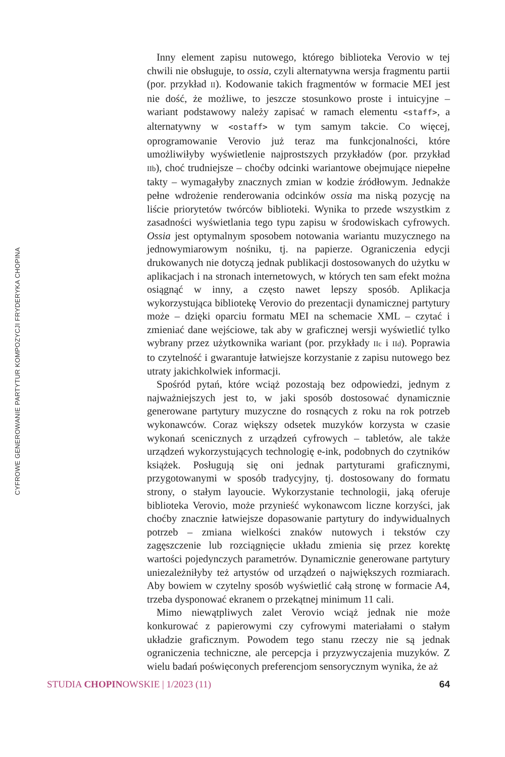CYFROWE GENEROWANIE PARTYTUR KOMPOZYCJI FRYDERYKA CHOPINA
Inny element zapisu nutowego, którego biblioteka Verovio w tej chwili nie obsługuje, to ossia, czyli alternatywna wersja fragmentu partii (por. przykład II). Kodowanie takich fragmentów w formacie MEI jest nie dość, że możliwe, to jeszcze stosunkowo proste i intuicyjne – wariant podstawowy należy zapisać w ramach elementu <staff>, a alternatywny w <ostaff> w tym samym takcie. Co więcej, oprogramowanie Verovio już teraz ma funkcjonalności, które umożliwiłyby wyświetlenie najprostszych przykładów (por. przykład IIb), choć trudniejsze – choćby odcinki wariantowe obejmujące niepełne takty – wymagałyby znacznych zmian w kodzie źródłowym. Jednakże pełne wdrożenie renderowania odcinków ossia ma niską pozycję na liście priorytetów twórców biblioteki. Wynika to przede wszystkim z zasadności wyświetlania tego typu zapisu w środowiskach cyfrowych. Ossia jest optymalnym sposobem notowania wariantu muzycznego na jednowymiarowym nośniku, tj. na papierze. Ograniczenia edycji drukowanych nie dotyczą jednak publikacji dostosowanych do użytku w aplikacjach i na stronach internetowych, w których ten sam efekt można osiągnąć w inny, a często nawet lepszy sposób. Aplikacja wykorzystująca bibliotekę Verovio do prezentacji dynamicznej partytury może – dzięki oparciu formatu MEI na schemacie XML – czytać i zmieniać dane wejściowe, tak aby w graficznej wersji wyświetlić tylko wybrany przez użytkownika wariant (por. przykłady IIc i IId). Poprawia to czytelność i gwarantuje łatwiejsze korzystanie z zapisu nutowego bez utraty jakichkolwiek informacji.
Spośród pytań, które wciąż pozostają bez odpowiedzi, jednym z najważniejszych jest to, w jaki sposób dostosować dynamicznie generowane partytury muzyczne do rosnących z roku na rok potrzeb wykonawców. Coraz większy odsetek muzyków korzysta w czasie wykonań scenicznych z urządzeń cyfrowych – tabletów, ale także urządzeń wykorzystujących technologię e-ink, podobnych do czytników książek. Posługują się oni jednak partyturami graficznymi, przygotowanymi w sposób tradycyjny, tj. dostosowany do formatu strony, o stałym layoucie. Wykorzystanie technologii, jaką oferuje biblioteka Verovio, może przynieść wykonawcom liczne korzyści, jak choćby znacznie łatwiejsze dopasowanie partytury do indywidualnych potrzeb – zmiana wielkości znaków nutowych i tekstów czy zagęszczenie lub rozciągnięcie układu zmienia się przez korektę wartości pojedynczych parametrów. Dynamicznie generowane partytury uniezależniłyby też artystów od urządzeń o największych rozmiarach. Aby bowiem w czytelny sposób wyświetlić całą stronę w formacie A4, trzeba dysponować ekranem o przekątnej minimum 11 cali.
Mimo niewątpliwych zalet Verovio wciąż jednak nie może konkurować z papierowymi czy cyfrowymi materiałami o stałym układzie graficznym. Powodem tego stanu rzeczy nie są jednak ograniczenia techniczne, ale percepcja i przyzwyczajenia muzyków. Z wielu badań poświęconych preferencjom sensorycznym wynika, że aż
STUDIA CHOPINOWSKIE | 1/2023 (11) 64